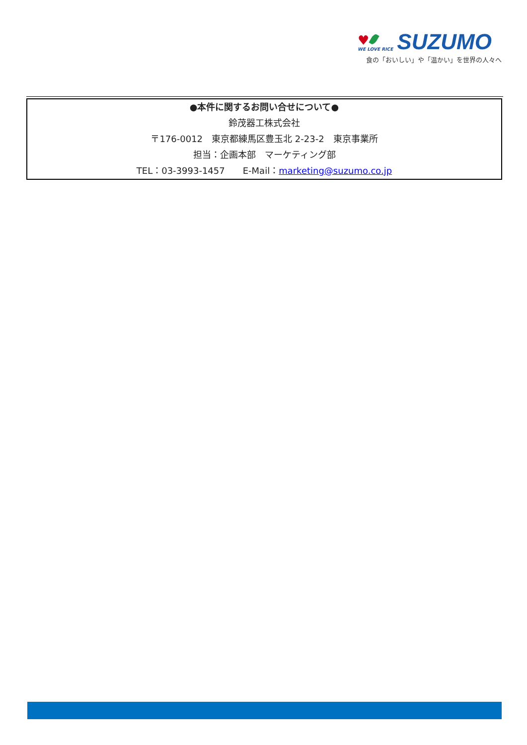♥
WE LOVE RICE
SUZUMO
食の「おいしい」や「温かい」を世界の人々へ
●本件に関するお問い合せについて●
鈴茂器工株式会社
〒176-0012　東京都練馬区豊玉北 2-23-2　東京事業所
担当：企画本部　マーケティング部
TEL：03-3993-1457　　E-Mail：marketing@suzumo.co.jp